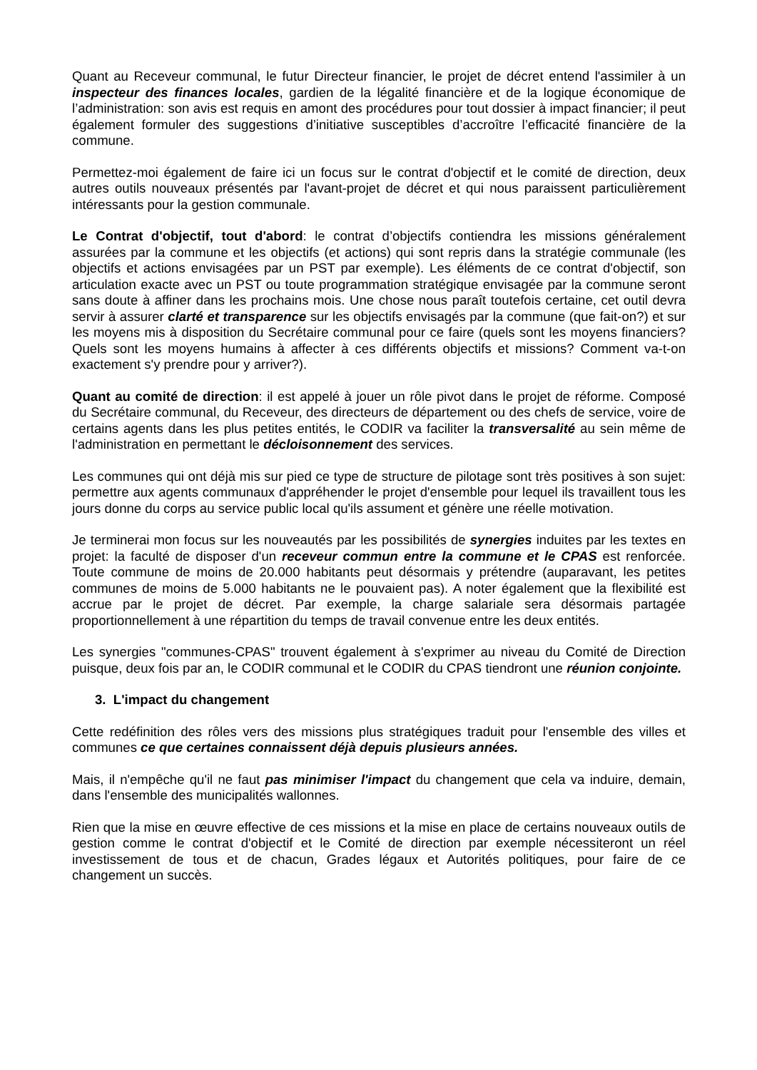Quant au Receveur communal, le futur Directeur financier, le projet de décret entend l'assimiler à un inspecteur des finances locales, gardien de la légalité financière et de la logique économique de l’administration: son avis est requis en amont des procédures pour tout dossier à impact financier; il peut également formuler des suggestions d’initiative susceptibles d’accroître l’efficacité financière de la commune.
Permettez-moi également de faire ici un focus sur le contrat d'objectif et le comité de direction, deux autres outils nouveaux présentés par l'avant-projet de décret et qui nous paraissent particulièrement intéressants pour la gestion communale.
Le Contrat d'objectif, tout d'abord: le contrat d’objectifs contiendra les missions généralement assurées par la commune et les objectifs (et actions) qui sont repris dans la stratégie communale (les objectifs et actions envisagées par un PST par exemple). Les éléments de ce contrat d'objectif, son articulation exacte avec un PST ou toute programmation stratégique envisagée par la commune seront sans doute à affiner dans les prochains mois. Une chose nous paraît toutefois certaine, cet outil devra servir à assurer clarté et transparence sur les objectifs envisagés par la commune (que fait-on?) et sur les moyens mis à disposition du Secrétaire communal pour ce faire (quels sont les moyens financiers? Quels sont les moyens humains à affecter à ces différents objectifs et missions? Comment va-t-on exactement s'y prendre pour y arriver?).
Quant au comité de direction: il est appelé à jouer un rôle pivot dans le projet de réforme. Composé du Secrétaire communal, du Receveur, des directeurs de département ou des chefs de service, voire de certains agents dans les plus petites entités, le CODIR va faciliter la transversalité au sein même de l'administration en permettant le décloisonnement des services.
Les communes qui ont déjà mis sur pied ce type de structure de pilotage sont très positives à son sujet: permettre aux agents communaux d'appréhender le projet d'ensemble pour lequel ils travaillent tous les jours donne du corps au service public local qu'ils assument et génère une réelle motivation.
Je terminerai mon focus sur les nouveautés par les possibilités de synergies induites par les textes en projet: la faculté de disposer d'un receveur commun entre la commune et le CPAS est renforcée. Toute commune de moins de 20.000 habitants peut désormais y prétendre (auparavant, les petites communes de moins de 5.000 habitants ne le pouvaient pas). A noter également que la flexibilité est accrue par le projet de décret. Par exemple, la charge salariale sera désormais partagée proportionnellement à une répartition du temps de travail convenue entre les deux entités.
Les synergies "communes-CPAS" trouvent également à s'exprimer au niveau du Comité de Direction puisque, deux fois par an, le CODIR communal et le CODIR du CPAS tiendront une réunion conjointe.
3. L'impact du changement
Cette redéfinition des rôles vers des missions plus stratégiques traduit pour l'ensemble des villes et communes ce que certaines connaissent déjà depuis plusieurs années.
Mais, il n'empêche qu'il ne faut pas minimiser l'impact du changement que cela va induire, demain, dans l'ensemble des municipalités wallonnes.
Rien que la mise en œuvre effective de ces missions et la mise en place de certains nouveaux outils de gestion comme le contrat d'objectif et le Comité de direction par exemple nécessiteront un réel investissement de tous et de chacun, Grades légaux et Autorités politiques, pour faire de ce changement un succès.